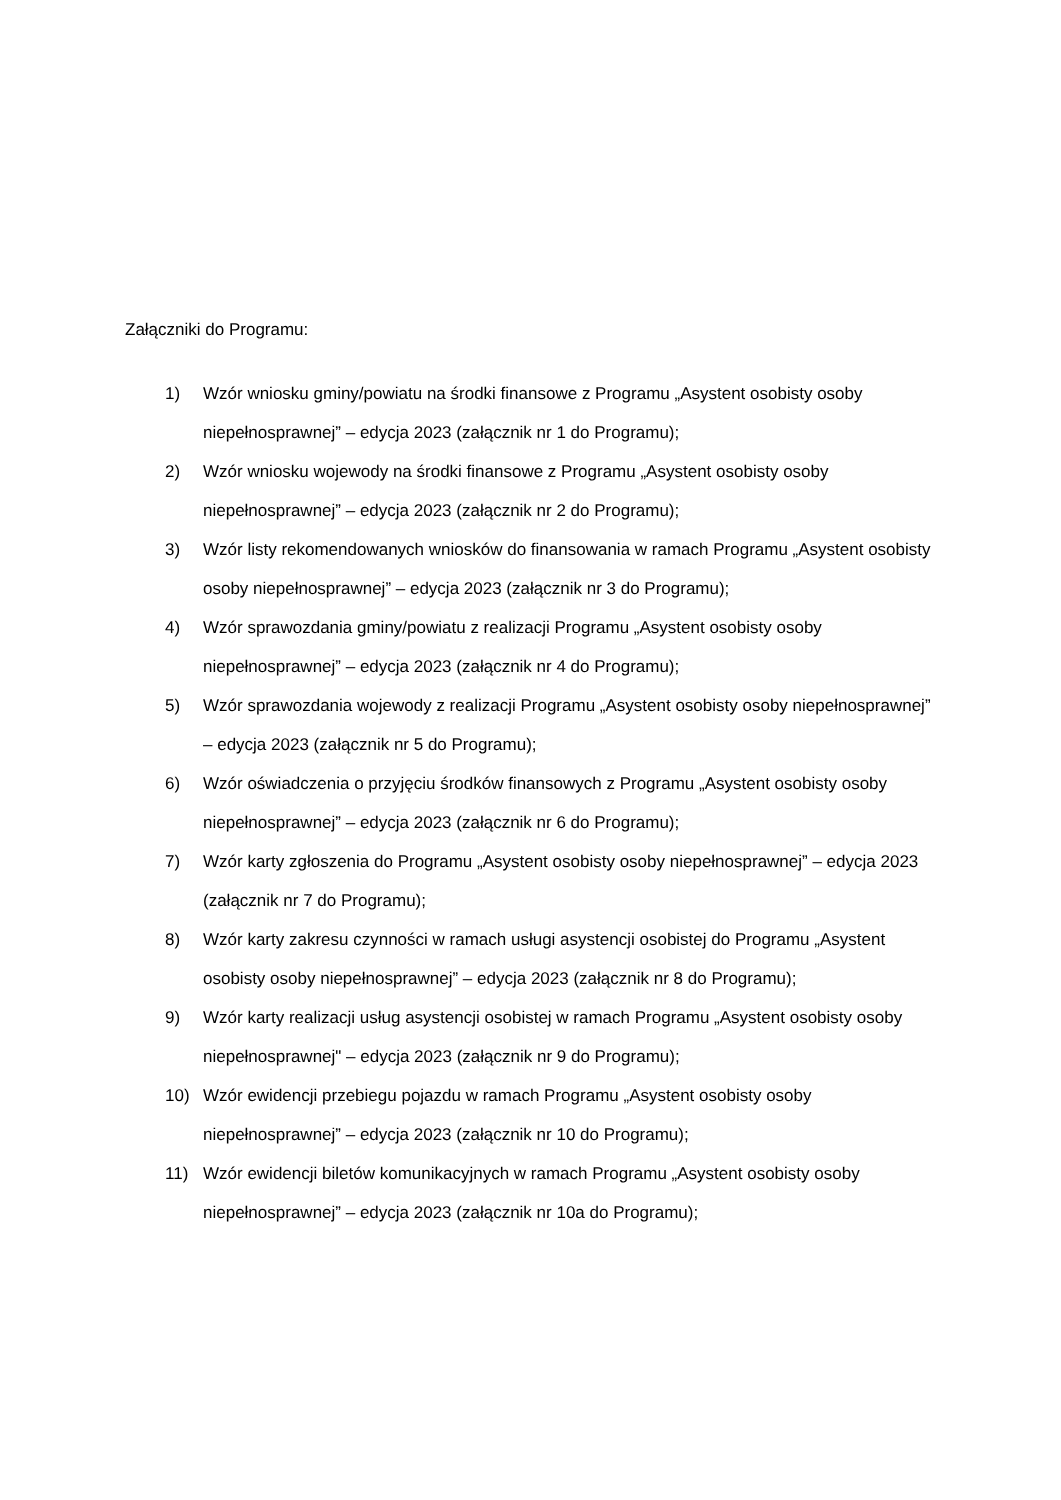Załączniki do Programu:
1) Wzór wniosku gminy/powiatu na środki finansowe z Programu „Asystent osobisty osoby niepełnosprawnej” – edycja 2023 (załącznik nr 1 do Programu);
2) Wzór wniosku wojewody na środki finansowe z Programu „Asystent osobisty osoby niepełnosprawnej” – edycja 2023 (załącznik nr 2 do Programu);
3) Wzór listy rekomendowanych wniosków do finansowania w ramach Programu „Asystent osobisty osoby niepełnosprawnej” – edycja 2023 (załącznik nr 3 do Programu);
4) Wzór sprawozdania gminy/powiatu z realizacji Programu „Asystent osobisty osoby niepełnosprawnej” – edycja 2023 (załącznik nr 4 do Programu);
5) Wzór sprawozdania wojewody z realizacji Programu „Asystent osobisty osoby niepełnosprawnej” – edycja 2023 (załącznik nr 5 do Programu);
6) Wzór oświadczenia o przyjęciu środków finansowych z Programu „Asystent osobisty osoby niepełnosprawnej” – edycja 2023 (załącznik nr 6 do Programu);
7) Wzór karty zgłoszenia do Programu „Asystent osobisty osoby niepełnosprawnej” – edycja 2023 (załącznik nr 7 do Programu);
8) Wzór karty zakresu czynności w ramach usługi asystencji osobistej do Programu „Asystent osobisty osoby niepełnosprawnej” – edycja 2023 (załącznik nr 8 do Programu);
9) Wzór karty realizacji usług asystencji osobistej w ramach Programu „Asystent osobisty osoby niepełnosprawnej" – edycja 2023 (załącznik nr 9 do Programu);
10) Wzór ewidencji przebiegu pojazdu w ramach Programu „Asystent osobisty osoby niepełnosprawnej” – edycja 2023 (załącznik nr 10 do Programu);
11) Wzór ewidencji biletów komunikacyjnych w ramach Programu „Asystent osobisty osoby niepełnosprawnej” – edycja 2023 (załącznik nr 10a do Programu);